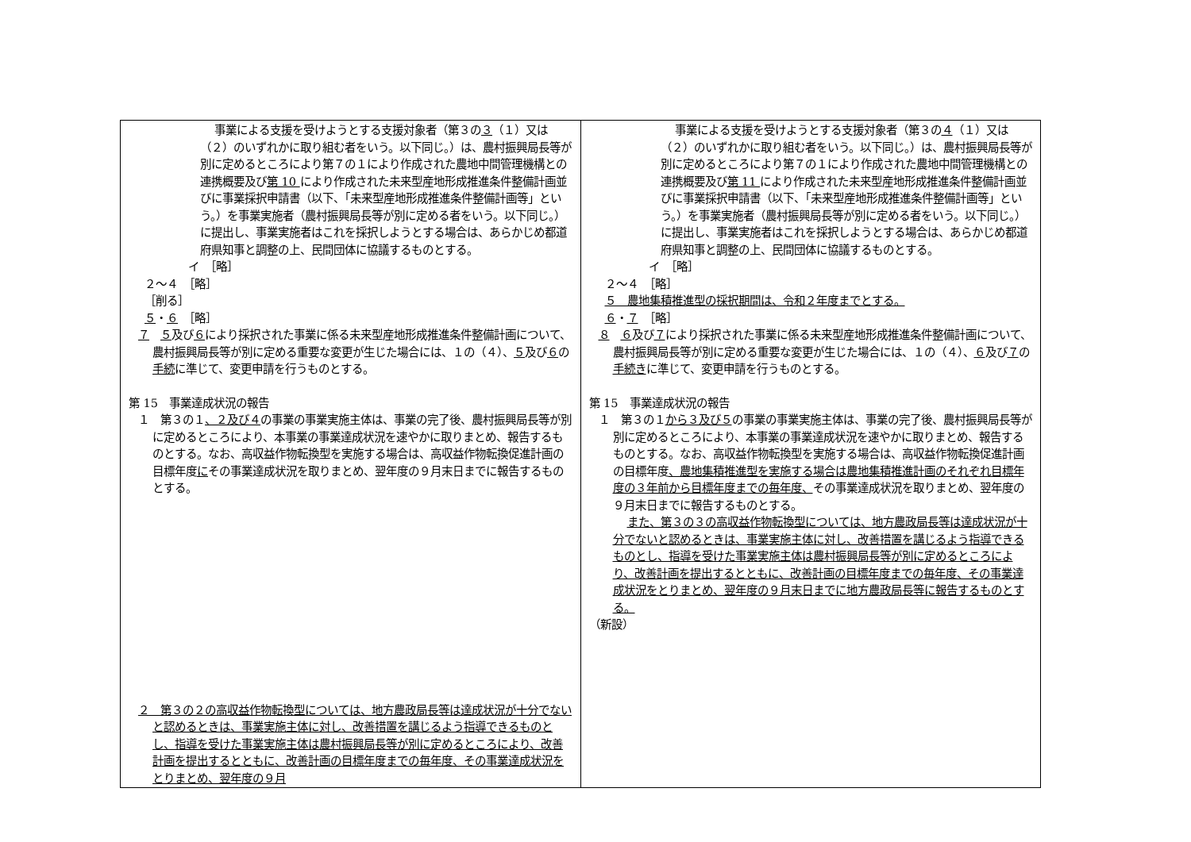| 事業による支援を受けようとする支援対象者（第３の ３ （１）又は（２）のいずれかに取り組む者をいう。以下同じ。）は、農村振興局長等が別に定めるところにより第７の１により作成された農地中間管理機構との連携概要及び 第 10 により作成された未来型産地形成推進条件整備計画並びに事業採択申請書（以下、「未来型産地形成推進条件整備計画等」という。）を事業実施者（農村振興局長等が別に定める者をいう。以下同じ。）に提出し、事業実施者はこれを採択しようとする場合は、あらかじめ都道府県知事と調整の上、民間団体に協議するものとする。 イ ［略］ ２～４ ［略］ ［削る］ ５ ・ ６ ［略］ ７ ５ 及び ６ により採択された事業に係る未来型産地形成推進条件整備計画について、農村振興局長等が別に定める重要な変更が生じた場合には、１の（４）、 ５ 及び ６ の 手続 に準じて、変更申請を行うものとする。 第 15 事業達成状況の報告 １ 第３の１ 、２及び４ の事業の事業実施主体は、事業の完了後、農村振興局長等が別に定めるところにより、本事業の事業達成状況を速やかに取りまとめ、報告するものとする。なお、高収益作物転換型を実施する場合は、高収益作物転換促進計画の目標年度 に その事業達成状況を取りまとめ、翌年度の９月末日までに報告するものとする。 ２ 第３の２の高収益作物転換型については、地方農政局長等は達成状況が十分でないと認めるときは、事業実施主体に対し、改善措置を講じるよう指導できるものとし、指導を受けた事業実施主体は農村振興局長等が別に定めるところにより、改善計画を提出するとともに、改善計画の目標年度までの毎年度、その事業達成状況をとりまとめ、翌年度の９月 | 事業による支援を受けようとする支援対象者（第３の ４ （１）又は（２）のいずれかに取り組む者をいう。以下同じ。）は、農村振興局長等が別に定めるところにより第７の１により作成された農地中間管理機構との連携概要及び 第 11 により作成された未来型産地形成推進条件整備計画並びに事業採択申請書（以下、「未来型産地形成推進条件整備計画等」という。）を事業実施者（農村振興局長等が別に定める者をいう。以下同じ。）に提出し、事業実施者はこれを採択しようとする場合は、あらかじめ都道府県知事と調整の上、民間団体に協議するものとする。 イ ［略］ ２～４ ［略］ ５ 農地集積推進型の採択期間は、令和２年度までとする。 ６ ・ ７ ［略］ ８ ６ 及び ７ により採択された事業に係る未来型産地形成推進条件整備計画について、農村振興局長等が別に定める重要な変更が生じた場合には、１の（４）、 ６ 及び ７ の 手続き に準じて、変更申請を行うものとする。 第 15 事業達成状況の報告 １ 第３の１ から３及び５ の事業の事業実施主体は、事業の完了後、農村振興局長等が別に定めるところにより、本事業の事業達成状況を速やかに取りまとめ、報告するものとする。なお、高収益作物転換型を実施する場合は、高収益作物転換促進計画の目標年度 、農地集積推進型を実施する場合は農地集積推進計画のそれぞれ目標年度の３年前から目標年度までの毎年度、 その事業達成状況を取りまとめ、翌年度の９月末日までに報告するものとする。 また、第３の３の高収益作物転換型については、地方農政局長等は達成状況が十分でないと認めるときは、事業実施主体に対し、改善措置を講じるよう指導できるものとし、指導を受けた事業実施主体は農村振興局長等が別に定めるところにより、改善計画を提出するとともに、改善計画の目標年度までの毎年度、その事業達成状況をとりまとめ、翌年度の９月末日までに地方農政局長等に報告するものとする。 （新設） |